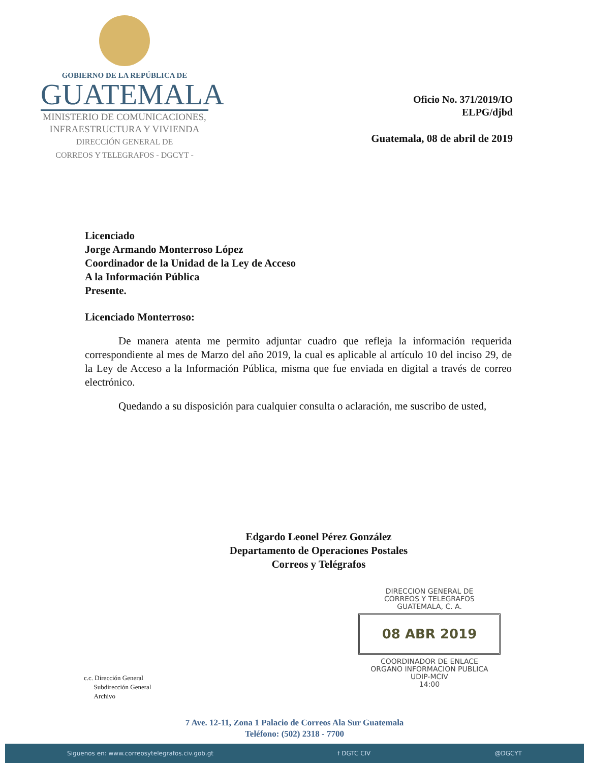GOBIERNO DE LA REPÚBLICA DE
GUATEMALA
MINISTERIO DE COMUNICACIONES,
INFRAESTRUCTURA Y VIVIENDA
DIRECCIÓN GENERAL DE
CORREOS Y TELEGRAFOS - DGCYT -
Oficio No. 371/2019/IO
ELPG/djbd
Guatemala, 08 de abril de 2019
Licenciado
Jorge Armando Monterroso López
Coordinador de la Unidad de la Ley de Acceso
A la Información Pública
Presente.
Licenciado Monterroso:
De manera atenta me permito adjuntar cuadro que refleja la información requerida correspondiente al mes de Marzo del año 2019, la cual es aplicable al artículo 10 del inciso 29, de la Ley de Acceso a la Información Pública, misma que fue enviada en digital a través de correo electrónico.
Quedando a su disposición para cualquier consulta o aclaración, me suscribo de usted,
Edgardo Leonel Pérez González
Departamento de Operaciones Postales
Correos y Telégrafos
DIRECCION GENERAL DE
CORREOS Y TELEGRAFOS
GUATEMALA, C. A.
08 ABR 2019
COORDINADOR DE ENLACE
ORGANO INFORMACION PUBLICA
UDIP-MCIV
14:00
c.c. Dirección General
Subdirección General
Archivo
7 Ave. 12-11, Zona 1 Palacio de Correos Ala Sur Guatemala
Teléfono: (502) 2318 - 7700
Siguenos en: www.correosytelegrafos.civ.gob.gt f DGTC CIV @DGCYT